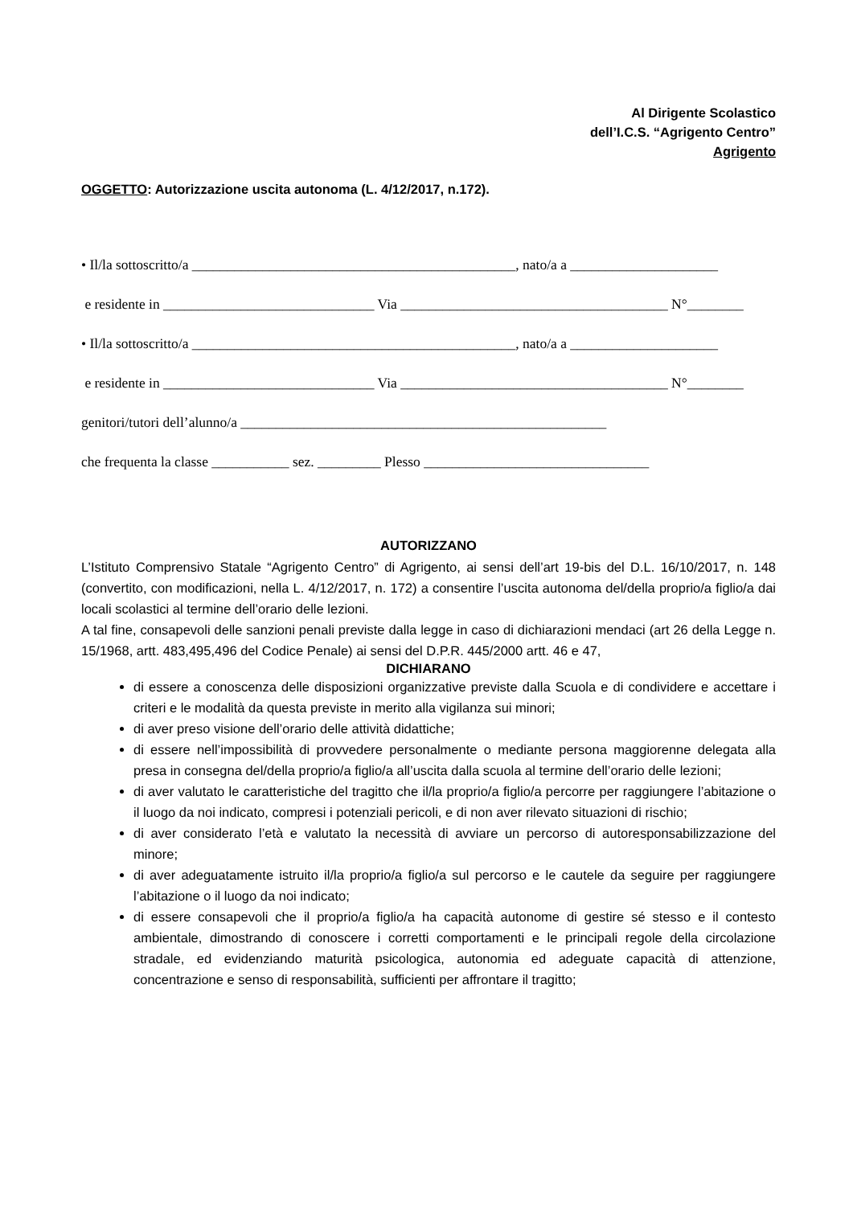Al Dirigente Scolastico
dell’I.C.S. “Agrigento Centro”
Agrigento
OGGETTO: Autorizzazione uscita autonoma (L. 4/12/2017, n.172).
• Il/la sottoscritto/a ______________________________________________, nato/a a _____________________
e residente in ______________________________ Via ______________________________________ N°________
• Il/la sottoscritto/a ______________________________________________, nato/a a _____________________
e residente in ______________________________ Via ______________________________________ N°________
genitori/tutori dell’alunno/a ____________________________________________________
che frequenta la classe ___________ sez. _________ Plesso ________________________________
AUTORIZZANO
L’Istituto Comprensivo Statale “Agrigento Centro” di Agrigento, ai sensi dell’art 19-bis del D.L. 16/10/2017, n. 148 (convertito, con modificazioni, nella L. 4/12/2017, n. 172) a consentire l’uscita autonoma del/della proprio/a figlio/a dai locali scolastici al termine dell’orario delle lezioni.
A tal fine, consapevoli delle sanzioni penali previste dalla legge in caso di dichiarazioni mendaci (art 26 della Legge n. 15/1968, artt. 483,495,496 del Codice Penale) ai sensi del D.P.R. 445/2000 artt. 46 e 47,
DICHIARANO
di essere a conoscenza delle disposizioni organizzative previste dalla Scuola e di condividere e accettare i criteri e le modalità da questa previste in merito alla vigilanza sui minori;
di aver preso visione dell’orario delle attività didattiche;
di essere nell’impossibilità di provvedere personalmente o mediante persona maggiorenne delegata alla presa in consegna del/della proprio/a figlio/a all’uscita dalla scuola al termine dell’orario delle lezioni;
di aver valutato le caratteristiche del tragitto che il/la proprio/a figlio/a percorre per raggiungere l’abitazione o il luogo da noi indicato, compresi i potenziali pericoli, e di non aver rilevato situazioni di rischio;
di aver considerato l’età e valutato la necessità di avviare un percorso di autoresponsabilizzazione del minore;
di aver adeguatamente istruito il/la proprio/a figlio/a sul percorso e le cautele da seguire per raggiungere l’abitazione o il luogo da noi indicato;
di essere consapevoli che il proprio/a figlio/a ha capacità autonome di gestire sé stesso e il contesto ambientale, dimostrando di conoscere i corretti comportamenti e le principali regole della circolazione stradale, ed evidenziando maturità psicologica, autonomia ed adeguate capacità di attenzione, concentrazione e senso di responsabilità, sufficienti per affrontare il tragitto;